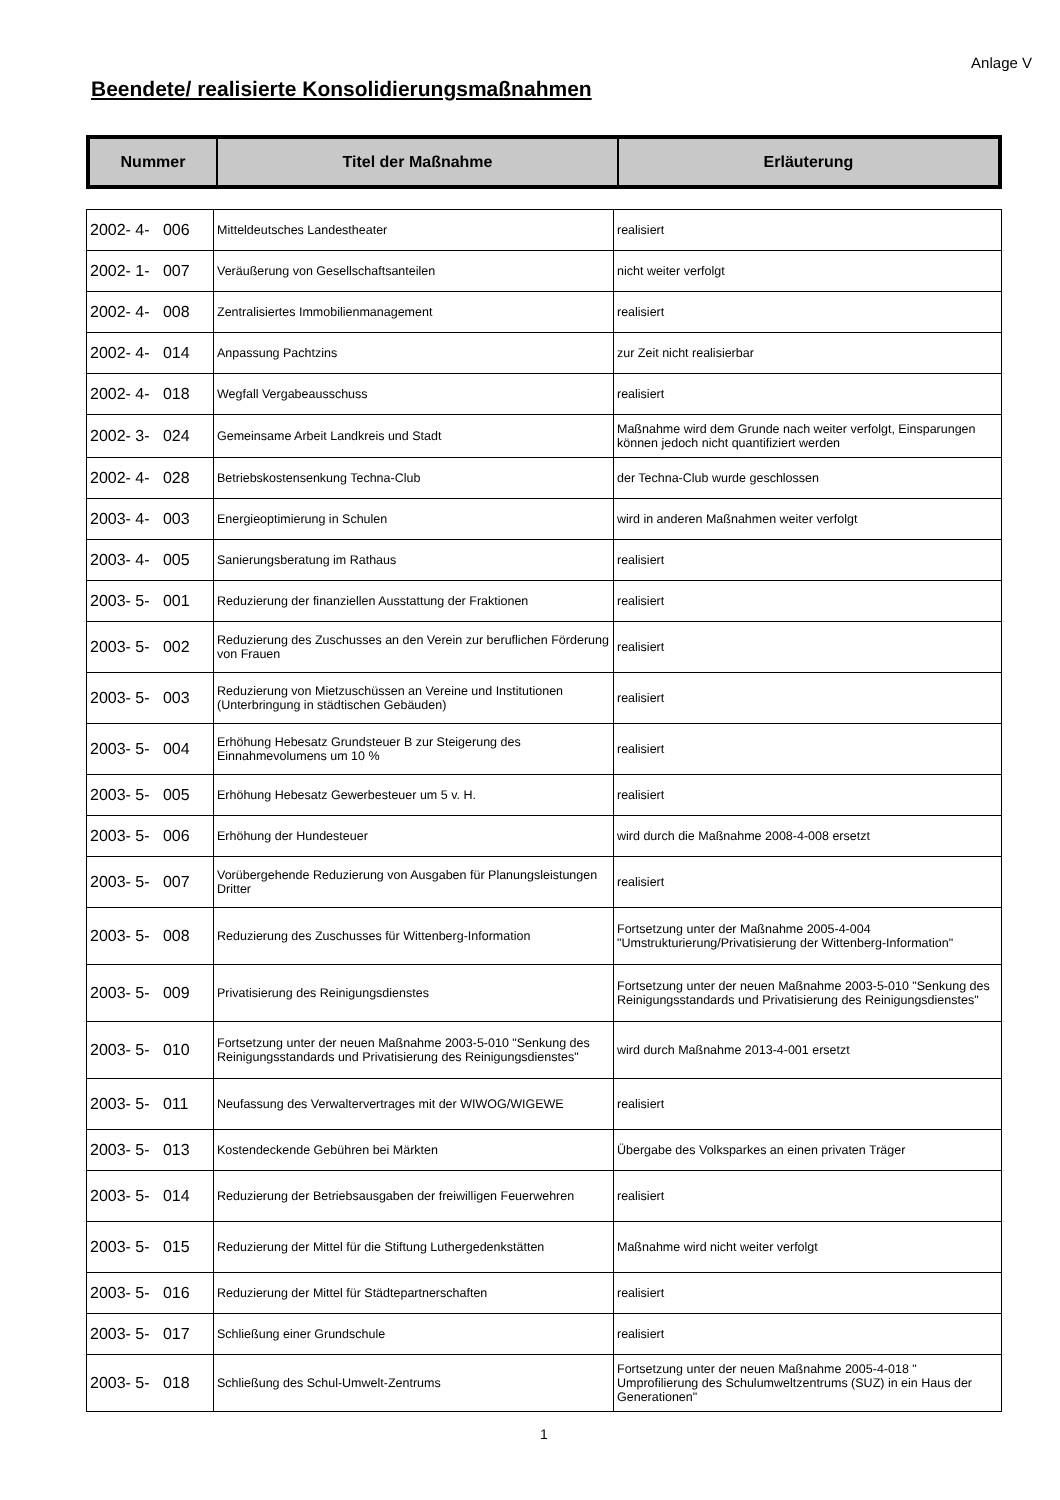Anlage V
Beendete/ realisierte Konsolidierungsmaßnahmen
| Nummer | Titel der Maßnahme | Erläuterung |
| --- | --- | --- |
| 2002- 4- 006 | Mitteldeutsches Landestheater | realisiert |
| 2002- 1- 007 | Veräußerung von Gesellschaftsanteilen | nicht weiter verfolgt |
| 2002- 4- 008 | Zentralisiertes Immobilienmanagement | realisiert |
| 2002- 4- 014 | Anpassung Pachtzins | zur Zeit nicht realisierbar |
| 2002- 4- 018 | Wegfall Vergabeausschuss | realisiert |
| 2002- 3- 024 | Gemeinsame Arbeit Landkreis und Stadt | Maßnahme wird dem Grunde nach weiter verfolgt, Einsparungen können jedoch nicht quantifiziert werden |
| 2002- 4- 028 | Betriebskostensenkung Techna-Club | der Techna-Club wurde geschlossen |
| 2003- 4- 003 | Energieoptimierung in Schulen | wird in anderen Maßnahmen weiter verfolgt |
| 2003- 4- 005 | Sanierungsberatung im Rathaus | realisiert |
| 2003- 5- 001 | Reduzierung der finanziellen Ausstattung der Fraktionen | realisiert |
| 2003- 5- 002 | Reduzierung des Zuschusses an den Verein zur beruflichen Förderung von Frauen | realisiert |
| 2003- 5- 003 | Reduzierung von Mietzuschüssen an Vereine und Institutionen (Unterbringung in städtischen Gebäuden) | realisiert |
| 2003- 5- 004 | Erhöhung Hebesatz Grundsteuer B zur Steigerung des Einnahmevolumens um 10 % | realisiert |
| 2003- 5- 005 | Erhöhung Hebesatz Gewerbesteuer um 5 v. H. | realisiert |
| 2003- 5- 006 | Erhöhung der Hundesteuer | wird durch die Maßnahme 2008-4-008 ersetzt |
| 2003- 5- 007 | Vorübergehende Reduzierung von Ausgaben für Planungsleistungen Dritter | realisiert |
| 2003- 5- 008 | Reduzierung des Zuschusses für Wittenberg-Information | Fortsetzung unter der Maßnahme 2005-4-004 "Umstrukturierung/Privatisierung der Wittenberg-Information" |
| 2003- 5- 009 | Privatisierung des Reinigungsdienstes | Fortsetzung unter der neuen Maßnahme 2003-5-010 "Senkung des Reinigungsstandards und Privatisierung des Reinigungsdienstes" |
| 2003- 5- 010 | Fortsetzung unter der neuen Maßnahme 2003-5-010 "Senkung des Reinigungsstandards und Privatisierung des Reinigungsdienstes" | wird durch Maßnahme 2013-4-001 ersetzt |
| 2003- 5- 011 | Neufassung des Verwaltervertrages mit der WIWOG/WIGEWE | realisiert |
| 2003- 5- 013 | Kostendeckende Gebühren bei Märkten | Übergabe des Volksparkes an einen privaten Träger |
| 2003- 5- 014 | Reduzierung der Betriebsausgaben der freiwilligen Feuerwehren | realisiert |
| 2003- 5- 015 | Reduzierung der Mittel für die Stiftung Luthergedenkstätten | Maßnahme wird nicht weiter verfolgt |
| 2003- 5- 016 | Reduzierung der Mittel für Städtepartnerschaften | realisiert |
| 2003- 5- 017 | Schließung einer Grundschule | realisiert |
| 2003- 5- 018 | Schließung des Schul-Umwelt-Zentrums | Fortsetzung unter der neuen Maßnahme 2005-4-018 " Umprofilierung des Schulumweltzentrums (SUZ) in ein Haus der Generationen" |
1